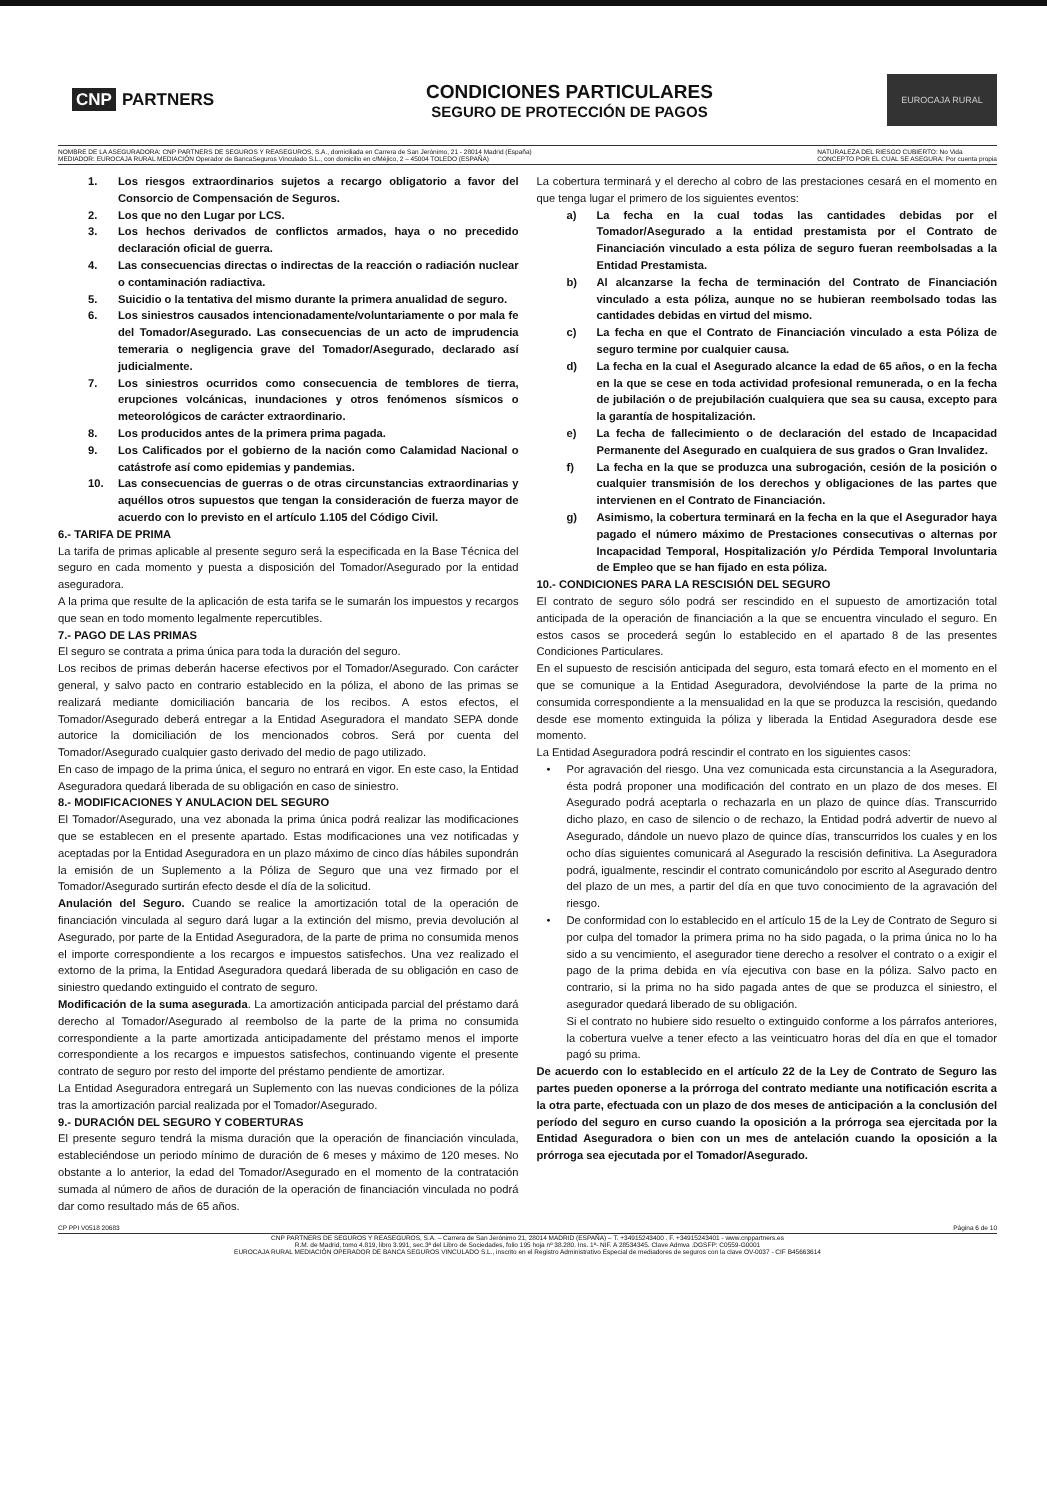CNP PARTNERS
CONDICIONES PARTICULARES
SEGURO DE PROTECCIÓN DE PAGOS
EUROCAJA RURAL
NOMBRE DE LA ASEGURADORA: CNP PARTNERS DE SEGUROS Y REASEGUROS, S.A., domiciliada en Carrera de San Jerónimo, 21 - 28014 Madrid (España)
MEDIADOR: EUROCAJA RURAL MEDIACIÓN Operador de BancaSeguros Vinculado S.L., con domicilio en c/Méjico, 2 – 45004 TOLEDO (ESPAÑA)
NATURALEZA DEL RIESGO CUBIERTO: No Vida
CONCEPTO POR EL CUAL SE ASEGURA: Por cuenta propia
1. Los riesgos extraordinarios sujetos a recargo obligatorio a favor del Consorcio de Compensación de Seguros.
2. Los que no den Lugar por LCS.
3. Los hechos derivados de conflictos armados, haya o no precedido declaración oficial de guerra.
4. Las consecuencias directas o indirectas de la reacción o radiación nuclear o contaminación radiactiva.
5. Suicidio o la tentativa del mismo durante la primera anualidad de seguro.
6. Los siniestros causados intencionadamente/voluntariamente o por mala fe del Tomador/Asegurado. Las consecuencias de un acto de imprudencia temeraria o negligencia grave del Tomador/Asegurado, declarado así judicialmente.
7. Los siniestros ocurridos como consecuencia de temblores de tierra, erupciones volcánicas, inundaciones y otros fenómenos sísmicos o meteorológicos de carácter extraordinario.
8. Los producidos antes de la primera prima pagada.
9. Los Calificados por el gobierno de la nación como Calamidad Nacional o catástrofe así como epidemias y pandemias.
10. Las consecuencias de guerras o de otras circunstancias extraordinarias y aquéllos otros supuestos que tengan la consideración de fuerza mayor de acuerdo con lo previsto en el artículo 1.105 del Código Civil.
6.- TARIFA DE PRIMA
La tarifa de primas aplicable al presente seguro será la especificada en la Base Técnica del seguro en cada momento y puesta a disposición del Tomador/Asegurado por la entidad aseguradora.
A la prima que resulte de la aplicación de esta tarifa se le sumarán los impuestos y recargos que sean en todo momento legalmente repercutibles.
7.- PAGO DE LAS PRIMAS
El seguro se contrata a prima única para toda la duración del seguro.
Los recibos de primas deberán hacerse efectivos por el Tomador/Asegurado. Con carácter general, y salvo pacto en contrario establecido en la póliza, el abono de las primas se realizará mediante domiciliación bancaria de los recibos. A estos efectos, el Tomador/Asegurado deberá entregar a la Entidad Aseguradora el mandato SEPA donde autorice la domiciliación de los mencionados cobros. Será por cuenta del Tomador/Asegurado cualquier gasto derivado del medio de pago utilizado.
En caso de impago de la prima única, el seguro no entrará en vigor. En este caso, la Entidad Aseguradora quedará liberada de su obligación en caso de siniestro.
8.- MODIFICACIONES Y ANULACION DEL SEGURO
El Tomador/Asegurado, una vez abonada la prima única podrá realizar las modificaciones que se establecen en el presente apartado. Estas modificaciones una vez notificadas y aceptadas por la Entidad Aseguradora en un plazo máximo de cinco días hábiles supondrán la emisión de un Suplemento a la Póliza de Seguro que una vez firmado por el Tomador/Asegurado surtirán efecto desde el día de la solicitud.
Anulación del Seguro. Cuando se realice la amortización total de la operación de financiación vinculada al seguro dará lugar a la extinción del mismo, previa devolución al Asegurado, por parte de la Entidad Aseguradora, de la parte de prima no consumida menos el importe correspondiente a los recargos e impuestos satisfechos. Una vez realizado el extorno de la prima, la Entidad Aseguradora quedará liberada de su obligación en caso de siniestro quedando extinguido el contrato de seguro.
Modificación de la suma asegurada. La amortización anticipada parcial del préstamo dará derecho al Tomador/Asegurado al reembolso de la parte de la prima no consumida correspondiente a la parte amortizada anticipadamente del préstamo menos el importe correspondiente a los recargos e impuestos satisfechos, continuando vigente el presente contrato de seguro por resto del importe del préstamo pendiente de amortizar.
La Entidad Aseguradora entregará un Suplemento con las nuevas condiciones de la póliza tras la amortización parcial realizada por el Tomador/Asegurado.
9.- DURACIÓN DEL SEGURO Y COBERTURAS
El presente seguro tendrá la misma duración que la operación de financiación vinculada, estableciéndose un periodo mínimo de duración de 6 meses y máximo de 120 meses. No obstante a lo anterior, la edad del Tomador/Asegurado en el momento de la contratación sumada al número de años de duración de la operación de financiación vinculada no podrá dar como resultado más de 65 años.
La cobertura terminará y el derecho al cobro de las prestaciones cesará en el momento en que tenga lugar el primero de los siguientes eventos:
a) La fecha en la cual todas las cantidades debidas por el Tomador/Asegurado a la entidad prestamista por el Contrato de Financiación vinculado a esta póliza de seguro fueran reembolsadas a la Entidad Prestamista.
b) Al alcanzarse la fecha de terminación del Contrato de Financiación vinculado a esta póliza, aunque no se hubieran reembolsado todas las cantidades debidas en virtud del mismo.
c) La fecha en que el Contrato de Financiación vinculado a esta Póliza de seguro termine por cualquier causa.
d) La fecha en la cual el Asegurado alcance la edad de 65 años, o en la fecha en la que se cese en toda actividad profesional remunerada, o en la fecha de jubilación o de prejubilación cualquiera que sea su causa, excepto para la garantía de hospitalización.
e) La fecha de fallecimiento o de declaración del estado de Incapacidad Permanente del Asegurado en cualquiera de sus grados o Gran Invalidez.
f) La fecha en la que se produzca una subrogación, cesión de la posición o cualquier transmisión de los derechos y obligaciones de las partes que intervienen en el Contrato de Financiación.
g) Asimismo, la cobertura terminará en la fecha en la que el Asegurador haya pagado el número máximo de Prestaciones consecutivas o alternas por Incapacidad Temporal, Hospitalización y/o Pérdida Temporal Involuntaria de Empleo que se han fijado en esta póliza.
10.- CONDICIONES PARA LA RESCISIÓN DEL SEGURO
El contrato de seguro sólo podrá ser rescindido en el supuesto de amortización total anticipada de la operación de financiación a la que se encuentra vinculado el seguro. En estos casos se procederá según lo establecido en el apartado 8 de las presentes Condiciones Particulares.
En el supuesto de rescisión anticipada del seguro, esta tomará efecto en el momento en el que se comunique a la Entidad Aseguradora, devolviéndose la parte de la prima no consumida correspondiente a la mensualidad en la que se produzca la rescisión, quedando desde ese momento extinguida la póliza y liberada la Entidad Aseguradora desde ese momento.
La Entidad Aseguradora podrá rescindir el contrato en los siguientes casos:
• Por agravación del riesgo. Una vez comunicada esta circunstancia a la Aseguradora, ésta podrá proponer una modificación del contrato en un plazo de dos meses. El Asegurado podrá aceptarla o rechazarla en un plazo de quince días. Transcurrido dicho plazo, en caso de silencio o de rechazo, la Entidad podrá advertir de nuevo al Asegurado, dándole un nuevo plazo de quince días, transcurridos los cuales y en los ocho días siguientes comunicará al Asegurado la rescisión definitiva. La Aseguradora podrá, igualmente, rescindir el contrato comunicándolo por escrito al Asegurado dentro del plazo de un mes, a partir del día en que tuvo conocimiento de la agravación del riesgo.
• De conformidad con lo establecido en el artículo 15 de la Ley de Contrato de Seguro si por culpa del tomador la primera prima no ha sido pagada, o la prima única no lo ha sido a su vencimiento, el asegurador tiene derecho a resolver el contrato o a exigir el pago de la prima debida en vía ejecutiva con base en la póliza. Salvo pacto en contrario, si la prima no ha sido pagada antes de que se produzca el siniestro, el asegurador quedará liberado de su obligación.
Si el contrato no hubiere sido resuelto o extinguido conforme a los párrafos anteriores, la cobertura vuelve a tener efecto a las veinticuatro horas del día en que el tomador pagó su prima.
De acuerdo con lo establecido en el artículo 22 de la Ley de Contrato de Seguro las partes pueden oponerse a la prórroga del contrato mediante una notificación escrita a la otra parte, efectuada con un plazo de dos meses de anticipación a la conclusión del período del seguro en curso cuando la oposición a la prórroga sea ejercitada por la Entidad Aseguradora o bien con un mes de antelación cuando la oposición a la prórroga sea ejecutada por el Tomador/Asegurado.
CP PPI V0518 20683 Página 6 de 10
CNP PARTNERS DE SEGUROS Y REASEGUROS, S.A. – Carrera de San Jerónimo 21, 28014 MADRID (ESPAÑA) – T. +34915243400 . F. +34915243401 - www.cnppartners.es
R.M. de Madrid, tomo 4.819, libro 3.991, sec.3ª del Libro de Sociedades, folio 195 hoja nº 38.280. Ins. 1ª- NIF. A 28534345. Clave Admva .DGSFP: C0559-G0001
EUROCAJA RURAL MEDIACIÓN OPERADOR DE BANCA SEGUROS VINCULADO S.L., inscrito en el Registro Administrativo Especial de mediadores de seguros con la clave OV-0037 - CIF B45663614